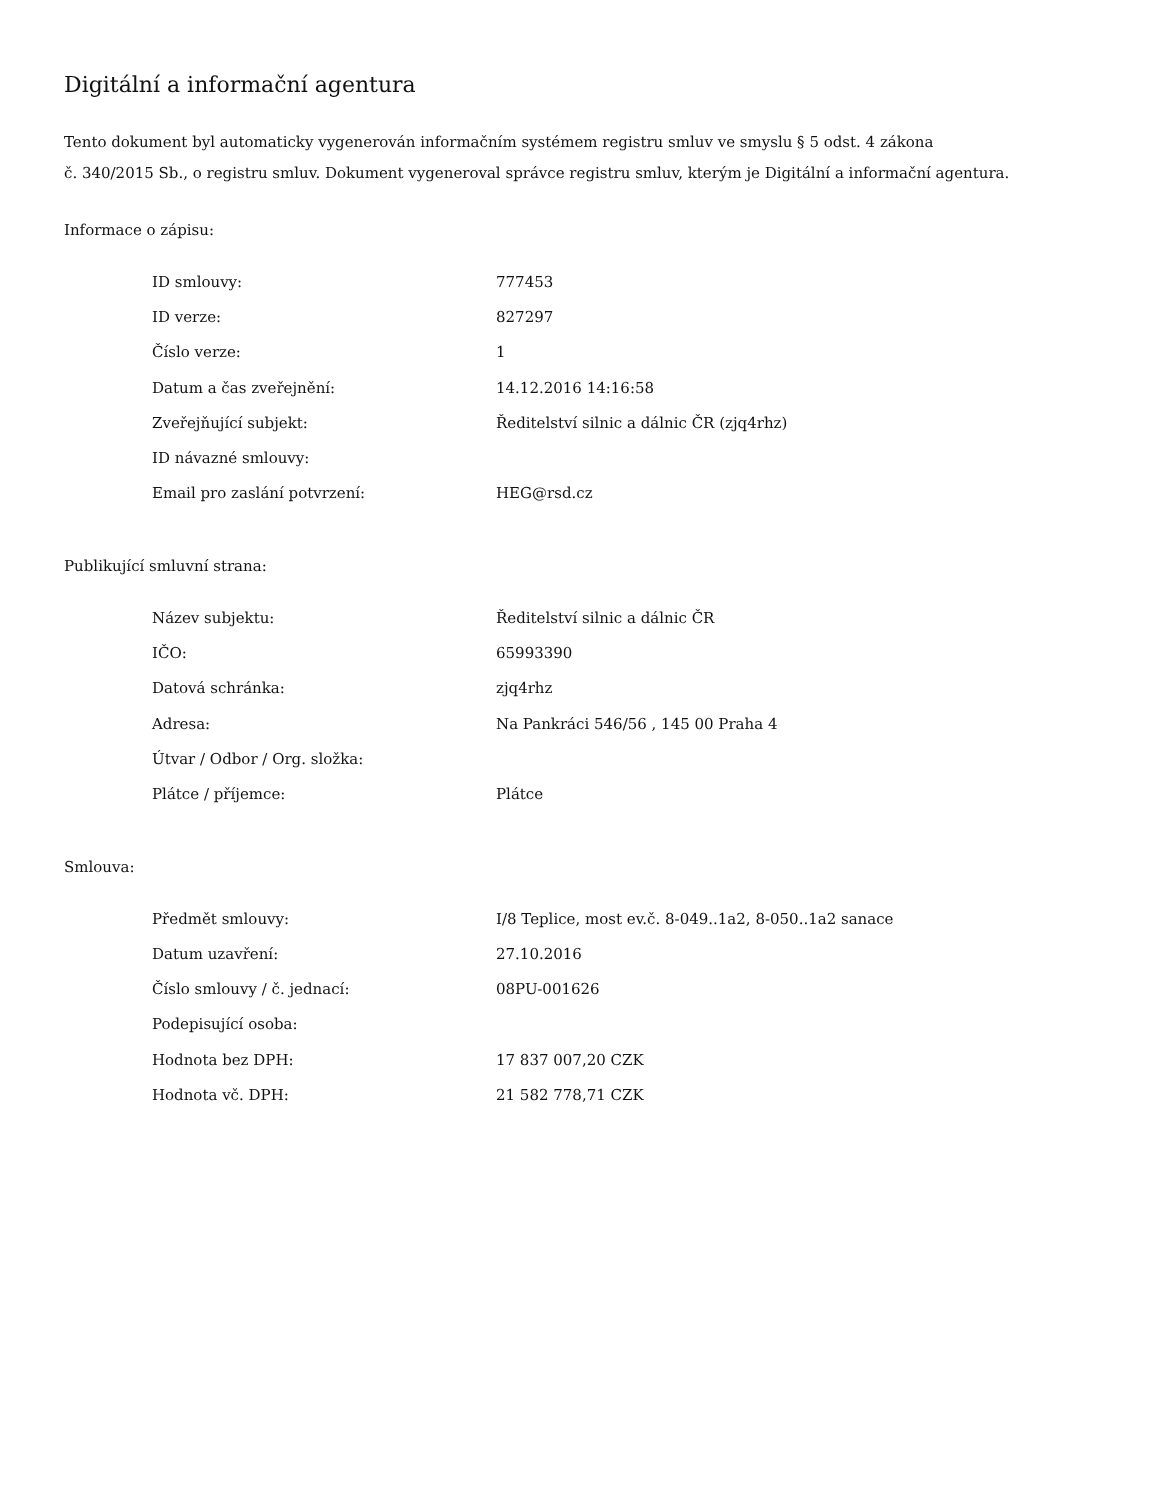Digitální a informační agentura
Tento dokument byl automaticky vygenerován informačním systémem registru smluv ve smyslu § 5 odst. 4 zákona
č. 340/2015 Sb., o registru smluv. Dokument vygeneroval správce registru smluv, kterým je Digitální a informační agentura.
Informace o zápisu:
| ID smlouvy: | 777453 |
| ID verze: | 827297 |
| Číslo verze: | 1 |
| Datum a čas zveřejnění: | 14.12.2016 14:16:58 |
| Zveřejňující subjekt: | Ředitelství silnic a dálnic ČR (zjq4rhz) |
| ID návazné smlouvy: | |
| Email pro zaslání potvrzení: | HEG@rsd.cz |
Publikující smluvní strana:
| Název subjektu: | Ředitelství silnic a dálnic ČR |
| IČO: | 65993390 |
| Datová schránka: | zjq4rhz |
| Adresa: | Na Pankráci 546/56 , 145 00 Praha 4 |
| Útvar / Odbor / Org. složka: | |
| Plátce / příjemce: | Plátce |
Smlouva:
| Předmět smlouvy: | I/8 Teplice, most ev.č. 8-049..1a2, 8-050..1a2 sanace |
| Datum uzavření: | 27.10.2016 |
| Číslo smlouvy / č. jednací: | 08PU-001626 |
| Podepisující osoba: | |
| Hodnota bez DPH: | 17 837 007,20 CZK |
| Hodnota vč. DPH: | 21 582 778,71 CZK |